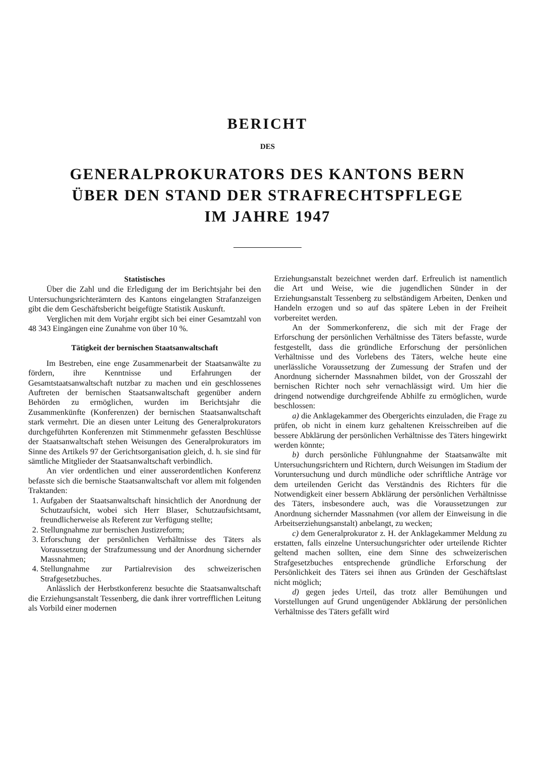BERICHT
DES
GENERALPROKURATORS DES KANTONS BERN
ÜBER DEN STAND DER STRAFRECHTSPFLEGE
IM JAHRE 1947
Statistisches
Über die Zahl und die Erledigung der im Berichtsjahr bei den Untersuchungsrichterämtern des Kantons eingelangten Strafanzeigen gibt die dem Geschäftsbericht beigefügte Statistik Auskunft.
Verglichen mit dem Vorjahr ergibt sich bei einer Gesamtzahl von 48 343 Eingängen eine Zunahme von über 10 %.
Tätigkeit der bernischen Staatsanwaltschaft
Im Bestreben, eine enge Zusammenarbeit der Staatsanwälte zu fördern, ihre Kenntnisse und Erfahrungen der Gesamtstaatsanwaltschaft nutzbar zu machen und ein geschlossenes Auftreten der bernischen Staatsanwaltschaft gegenüber andern Behörden zu ermöglichen, wurden im Berichtsjahr die Zusammenkünfte (Konferenzen) der bernischen Staatsanwaltschaft stark vermehrt. Die an diesen unter Leitung des Generalprokurators durchgeführten Konferenzen mit Stimmenmehr gefassten Beschlüsse der Staatsanwaltschaft stehen Weisungen des Generalprokurators im Sinne des Artikels 97 der Gerichtsorganisation gleich, d. h. sie sind für sämtliche Mitglieder der Staatsanwaltschaft verbindlich.
An vier ordentlichen und einer ausserordentlichen Konferenz befasste sich die bernische Staatsanwaltschaft vor allem mit folgenden Traktanden:
1. Aufgaben der Staatsanwaltschaft hinsichtlich der Anordnung der Schutzaufsicht, wobei sich Herr Blaser, Schutzaufsichtsamt, freundlicherweise als Referent zur Verfügung stellte;
2. Stellungnahme zur bernischen Justizreform;
3. Erforschung der persönlichen Verhältnisse des Täters als Voraussetzung der Strafzumessung und der Anordnung sichernder Massnahmen;
4. Stellungnahme zur Partialrevision des schweizerischen Strafgesetzbuches.
Anlässlich der Herbstkonferenz besuchte die Staatsanwaltschaft die Erziehungsanstalt Tessenberg, die dank ihrer vortrefflichen Leitung als Vorbild einer modernen
Erziehungsanstalt bezeichnet werden darf. Erfreulich ist namentlich die Art und Weise, wie die jugendlichen Sünder in der Erziehungsanstalt Tessenberg zu selbständigem Arbeiten, Denken und Handeln erzogen und so auf das spätere Leben in der Freiheit vorbereitet werden.
An der Sommerkonferenz, die sich mit der Frage der Erforschung der persönlichen Verhältnisse des Täters befasste, wurde festgestellt, dass die gründliche Erforschung der persönlichen Verhältnisse und des Vorlebens des Täters, welche heute eine unerlässliche Voraussetzung der Zumessung der Strafen und der Anordnung sichernder Massnahmen bildet, von der Grosszahl der bernischen Richter noch sehr vernachlässigt wird. Um hier die dringend notwendige durchgreifende Abhilfe zu ermöglichen, wurde beschlossen:
a) die Anklagekammer des Obergerichts einzuladen, die Frage zu prüfen, ob nicht in einem kurz gehaltenen Kreisschreiben auf die bessere Abklärung der persönlichen Verhältnisse des Täters hingewirkt werden könnte;
b) durch persönliche Fühlungnahme der Staatsanwälte mit Untersuchungsrichtern und Richtern, durch Weisungen im Stadium der Voruntersuchung und durch mündliche oder schriftliche Anträge vor dem urteilenden Gericht das Verständnis des Richters für die Notwendigkeit einer bessern Abklärung der persönlichen Verhältnisse des Täters, insbesondere auch, was die Voraussetzungen zur Anordnung sichernder Massnahmen (vor allem der Einweisung in die Arbeitserziehungsanstalt) anbelangt, zu wecken;
c) dem Generalprokurator z. H. der Anklagekammer Meldung zu erstatten, falls einzelne Untersuchungsrichter oder urteilende Richter geltend machen sollten, eine dem Sinne des schweizerischen Strafgesetzbuches entsprechende gründliche Erforschung der Persönlichkeit des Täters sei ihnen aus Gründen der Geschäftslast nicht möglich;
d) gegen jedes Urteil, das trotz aller Bemühungen und Vorstellungen auf Grund ungenügender Abklärung der persönlichen Verhältnisse des Täters gefällt wird